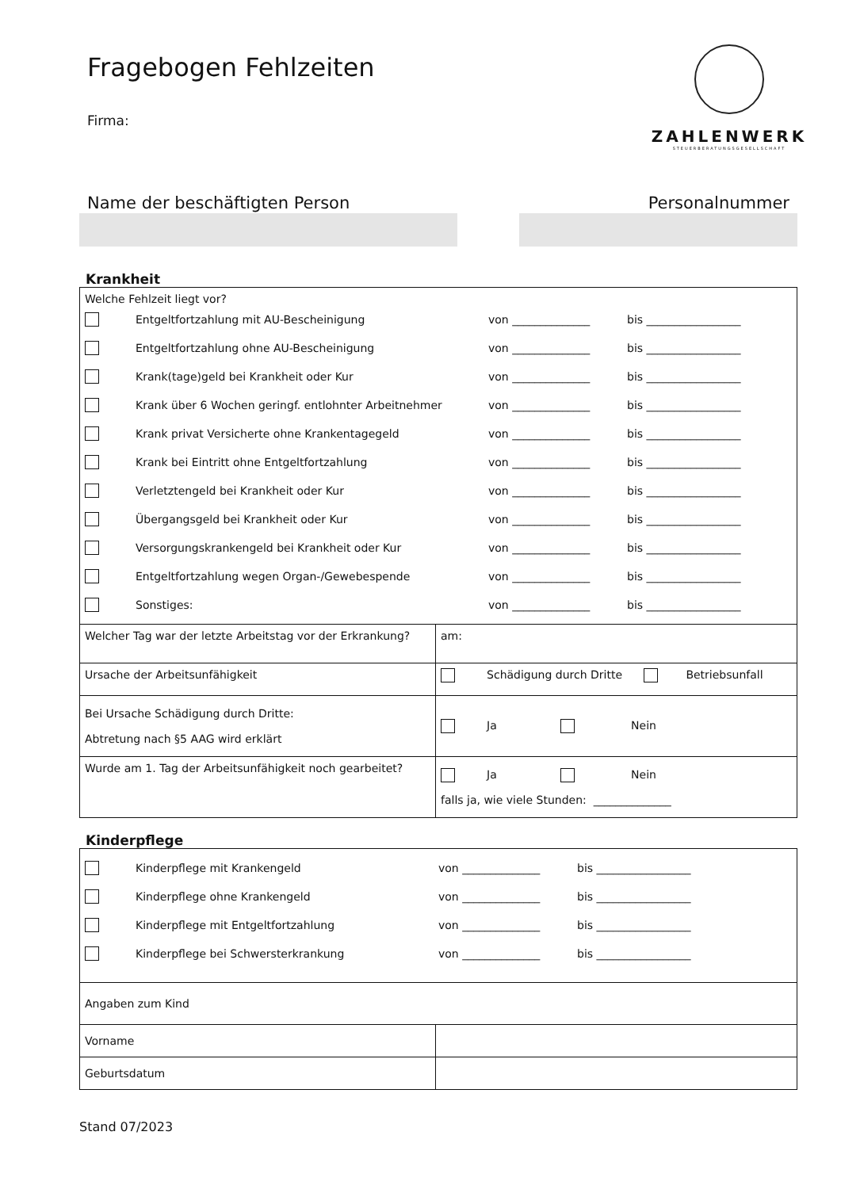Fragebogen Fehlzeiten
Firma:
ZAHLENWERK
STEUERBERATUNGSGESELLSCHAFT
Name der beschäftigten Person Personalnummer
Krankheit
| Welche Fehlzeit liegt vor? Entgeltfortzahlung mit AU-Bescheinigung von ______________ bis _________________ Entgeltfortzahlung ohne AU-Bescheinigung von ______________ bis _________________ Krank(tage)geld bei Krankheit oder Kur von ______________ bis _________________ Krank über 6 Wochen geringf. entlohnter Arbeitnehmer von ______________ bis _________________ Krank privat Versicherte ohne Krankentagegeld von ______________ bis _________________ Krank bei Eintritt ohne Entgeltfortzahlung von ______________ bis _________________ Verletztengeld bei Krankheit oder Kur von ______________ bis _________________ Übergangsgeld bei Krankheit oder Kur von ______________ bis _________________ Versorgungskrankengeld bei Krankheit oder Kur von ______________ bis _________________ Entgeltfortzahlung wegen Organ-/Gewebespende von ______________ bis _________________ Sonstiges: von ______________ bis _________________ | |
| Welcher Tag war der letzte Arbeitstag vor der Erkrankung? | am: |
| Ursache der Arbeitsunfähigkeit | Schädigung durch Dritte Betriebsunfall |
| Bei Ursache Schädigung durch Dritte: Abtretung nach §5 AAG wird erklärt | Ja Nein |
| Wurde am 1. Tag der Arbeitsunfähigkeit noch gearbeitet? | Ja Nein falls ja, wie viele Stunden: ______________ |
Kinderpflege
| Kinderpflege mit Krankengeld von ______________ bis _________________ Kinderpflege ohne Krankengeld von ______________ bis _________________ Kinderpflege mit Entgeltfortzahlung von ______________ bis _________________ Kinderpflege bei Schwersterkrankung von ______________ bis _________________ | |
| Angaben zum Kind | |
| Vorname | |
| Geburtsdatum | |
Stand 07/2023